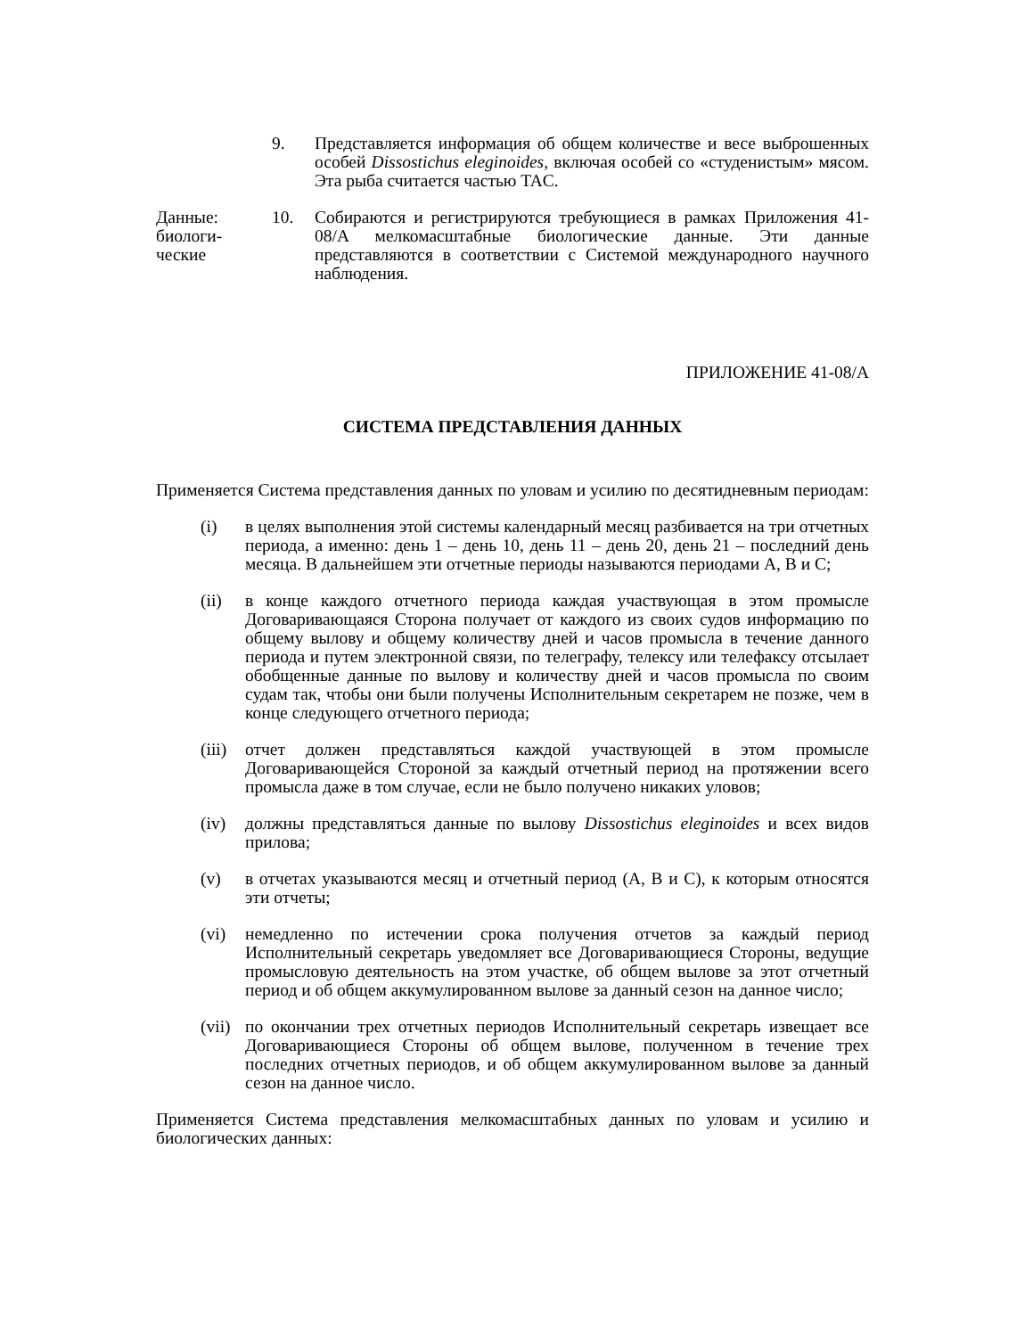9. Представляется информация об общем количестве и весе выброшенных особей Dissostichus eleginoides, включая особей со «студенистым» мясом. Эта рыба считается частью TAC.
Данные:
биологи-
ческие
10. Собираются и регистрируются требующиеся в рамках Приложения 41-08/A мелкомасштабные биологические данные. Эти данные представляются в соответствии с Системой международного научного наблюдения.
ПРИЛОЖЕНИЕ 41-08/A
СИСТЕМА ПРЕДСТАВЛЕНИЯ ДАННЫХ
Применяется Система представления данных по уловам и усилию по десятидневным периодам:
(i) в целях выполнения этой системы календарный месяц разбивается на три отчетных периода, а именно: день 1 – день 10, день 11 – день 20, день 21 – последний день месяца. В дальнейшем эти отчетные периоды называются периодами A, B и C;
(ii) в конце каждого отчетного периода каждая участвующая в этом промысле Договаривающаяся Сторона получает от каждого из своих судов информацию по общему вылову и общему количеству дней и часов промысла в течение данного периода и путем электронной связи, по телеграфу, телексу или телефаксу отсылает обобщенные данные по вылову и количеству дней и часов промысла по своим судам так, чтобы они были получены Исполнительным секретарем не позже, чем в конце следующего отчетного периода;
(iii)
отчет должен представляться каждой участвующей в этом промысле Договаривающейся Стороной за каждый отчетный период на протяжении всего промысла даже в том случае, если не было получено никаких уловов;
(iv) должны представляться данные по вылову Dissostichus eleginoides и всех видов прилова;
(v) в отчетах указываются месяц и отчетный период (A, B и C), к которым относятся эти отчеты;
(vi) немедленно по истечении срока получения отчетов за каждый период Исполнительный секретарь уведомляет все Договаривающиеся Стороны, ведущие промысловую деятельность на этом участке, об общем вылове за этот отчетный период и об общем аккумулированном вылове за данный сезон на данное число;
(vii)
по окончании трех отчетных периодов Исполнительный секретарь извещает все Договаривающиеся Стороны об общем вылове, полученном в течение трех последних отчетных периодов, и об общем аккумулированном вылове за данный сезон на данное число.
Применяется Система представления мелкомасштабных данных по уловам и усилию и биологических данных: